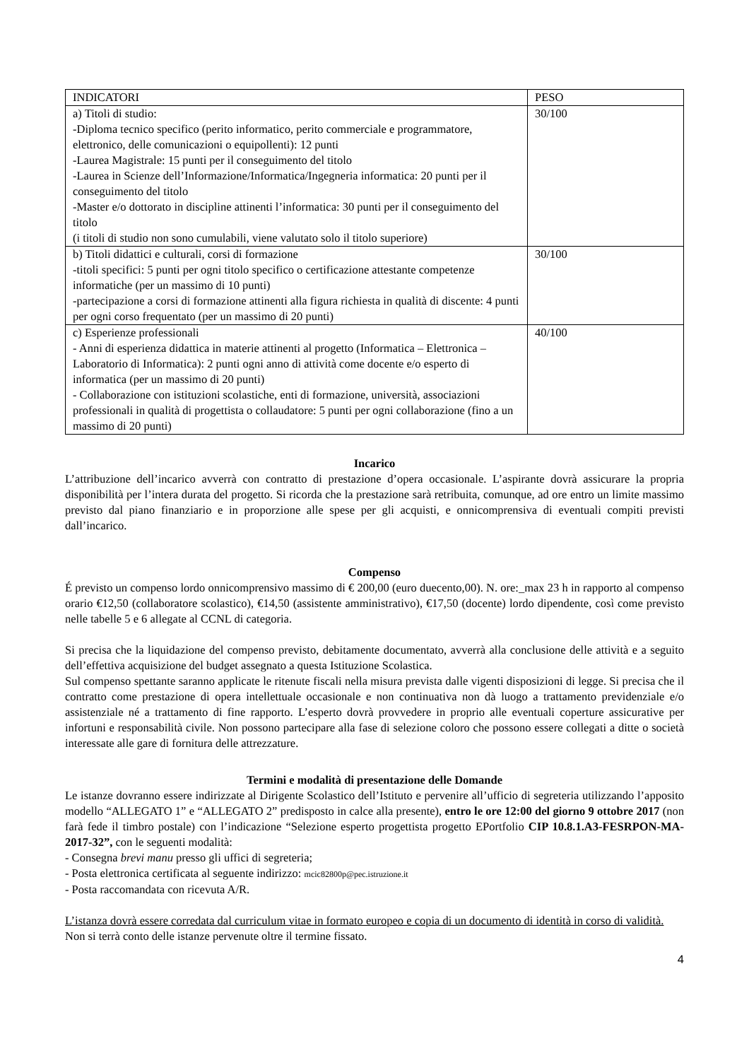| INDICATORI | PESO |
| a) Titoli di studio: -Diploma tecnico specifico (perito informatico, perito commerciale e programmatore, elettronico, delle comunicazioni o equipollenti): 12 punti -Laurea Magistrale: 15 punti per il conseguimento del titolo -Laurea in Scienze dell’Informazione/Informatica/Ingegneria informatica: 20 punti per il conseguimento del titolo -Master e/o dottorato in discipline attinenti l’informatica: 30 punti per il conseguimento del titolo (i titoli di studio non sono cumulabili, viene valutato solo il titolo superiore) | 30/100 |
| b) Titoli didattici e culturali, corsi di formazione -titoli specifici: 5 punti per ogni titolo specifico o certificazione attestante competenze informatiche (per un massimo di 10 punti) -partecipazione a corsi di formazione attinenti alla figura richiesta in qualità di discente: 4 punti per ogni corso frequentato (per un massimo di 20 punti) | 30/100 |
| c) Esperienze professionali - Anni di esperienza didattica in materie attinenti al progetto (Informatica – Elettronica – Laboratorio di Informatica): 2 punti ogni anno di attività come docente e/o esperto di informatica (per un massimo di 20 punti) - Collaborazione con istituzioni scolastiche, enti di formazione, università, associazioni professionali in qualità di progettista o collaudatore: 5 punti per ogni collaborazione (fino a un massimo di 20 punti) | 40/100 |
Incarico
L’attribuzione dell’incarico avverrà con contratto di prestazione d’opera occasionale. L’aspirante dovrà assicurare la propria disponibilità per l’intera durata del progetto. Si ricorda che la prestazione sarà retribuita, comunque, ad ore entro un limite massimo previsto dal piano finanziario e in proporzione alle spese per gli acquisti, e onnicomprensiva di eventuali compiti previsti dall’incarico.
Compenso
É previsto un compenso lordo onnicomprensivo massimo di € 200,00 (euro duecento,00). N. ore:_max 23 h in rapporto al compenso orario €12,50 (collaboratore scolastico), €14,50 (assistente amministrativo), €17,50 (docente) lordo dipendente, così come previsto nelle tabelle 5 e 6 allegate al CCNL di categoria.
Si precisa che la liquidazione del compenso previsto, debitamente documentato, avverrà alla conclusione delle attività e a seguito dell’effettiva acquisizione del budget assegnato a questa Istituzione Scolastica.
Sul compenso spettante saranno applicate le ritenute fiscali nella misura prevista dalle vigenti disposizioni di legge. Si precisa che il contratto come prestazione di opera intellettuale occasionale e non continuativa non dà luogo a trattamento previdenziale e/o assistenziale né a trattamento di fine rapporto. L’esperto dovrà provvedere in proprio alle eventuali coperture assicurative per infortuni e responsabilità civile. Non possono partecipare alla fase di selezione coloro che possono essere collegati a ditte o società interessate alle gare di fornitura delle attrezzature.
Termini e modalità di presentazione delle Domande
Le istanze dovranno essere indirizzate al Dirigente Scolastico dell’Istituto e pervenire all’ufficio di segreteria utilizzando l’apposito modello “ALLEGATO 1” e “ALLEGATO 2” predisposto in calce alla presente), entro le ore 12:00 del giorno 9 ottobre 2017 (non farà fede il timbro postale) con l’indicazione “Selezione esperto progettista progetto EPortfolio CIP 10.8.1.A3-FESRPON-MA-2017-32”, con le seguenti modalità:
- Consegna brevi manu presso gli uffici di segreteria;
- Posta elettronica certificata al seguente indirizzo: mcic82800p@pec.istruzione.it
- Posta raccomandata con ricevuta A/R.
L’istanza dovrà essere corredata dal curriculum vitae in formato europeo e copia di un documento di identità in corso di validità.
Non si terrà conto delle istanze pervenute oltre il termine fissato.
4